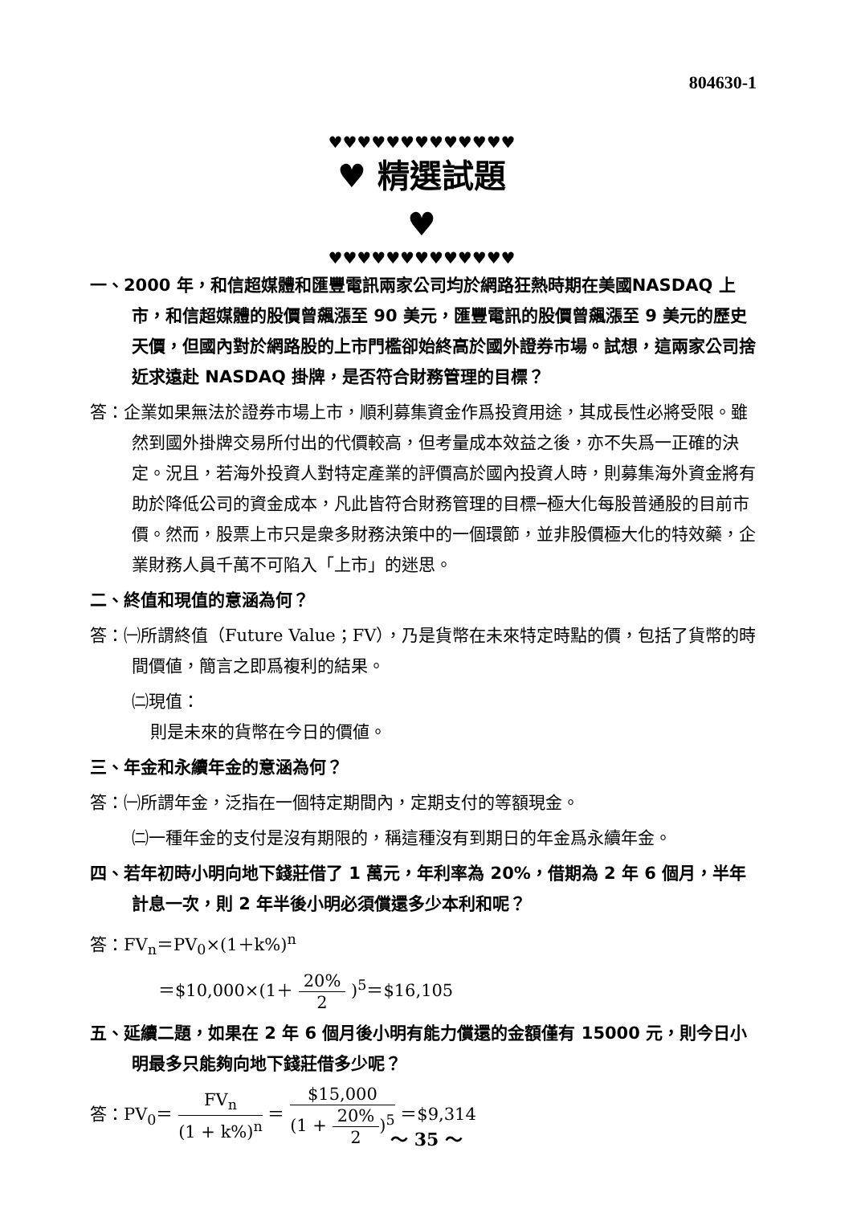804630-1
♥♥♥♥♥♥♥♥♥♥♥♥♥
♥ 精選試題 ♥
♥♥♥♥♥♥♥♥♥♥♥♥♥
一、2000 年，和信超媒體和匯豐電訊兩家公司均於網路狂熱時期在美國NASDAQ 上市，和信超媒體的股價曾飆漲至 90 美元，匯豐電訊的股價曾飆漲至 9 美元的歷史天價，但國內對於網路股的上市門檻卻始終高於國外證券市場。試想，這兩家公司捨近求遠赴 NASDAQ 掛牌，是否符合財務管理的目標？
答：企業如果無法於證券市場上市，順利募集資金作爲投資用途，其成長性必將受限。雖然到國外掛牌交易所付出的代價較高，但考量成本效益之後，亦不失爲一正確的決定。況且，若海外投資人對特定產業的評價高於國內投資人時，則募集海外資金將有助於降低公司的資金成本，凡此皆符合財務管理的目標─極大化每股普通股的目前市價。然而，股票上市只是衆多財務決策中的一個環節，並非股價極大化的特效藥，企業財務人員千萬不可陷入「上市」的迷思。
二、終值和現值的意涵為何？
答：㈠所謂終值（Future Value；FV），乃是貨幣在未來特定時點的價，包括了貨幣的時間價値，簡言之即爲複利的結果。
㈡現值：
則是未來的貨幣在今日的價値。
三、年金和永續年金的意涵為何？
答：㈠所謂年金，泛指在一個特定期間內，定期支付的等額現金。
㈡一種年金的支付是沒有期限的，稱這種沒有到期日的年金爲永續年金。
四、若年初時小明向地下錢莊借了 1 萬元，年利率為 20%，借期為 2 年 6 個月，半年計息一次，則 2 年半後小明必須償還多少本利和呢？
答：FV<sub>n</sub>＝PV<sub>0</sub>×(1＋k%)<sup>n</sup>
＝$10,000×(1＋ 20% 2 )<sup>5</sup>＝$16,105
五、延續二題，如果在 2 年 6 個月後小明有能力償還的金額僅有 15000 元，則今日小明最多只能夠向地下錢莊借多少呢？
答：PV<sub>0</sub>＝ FV<sub>n</sub> (1 + k%)<sup>n</sup> ＝ $15,000 (1 + 20% 2)<sup>5</sup> ＝$9,314
～ 35 ～